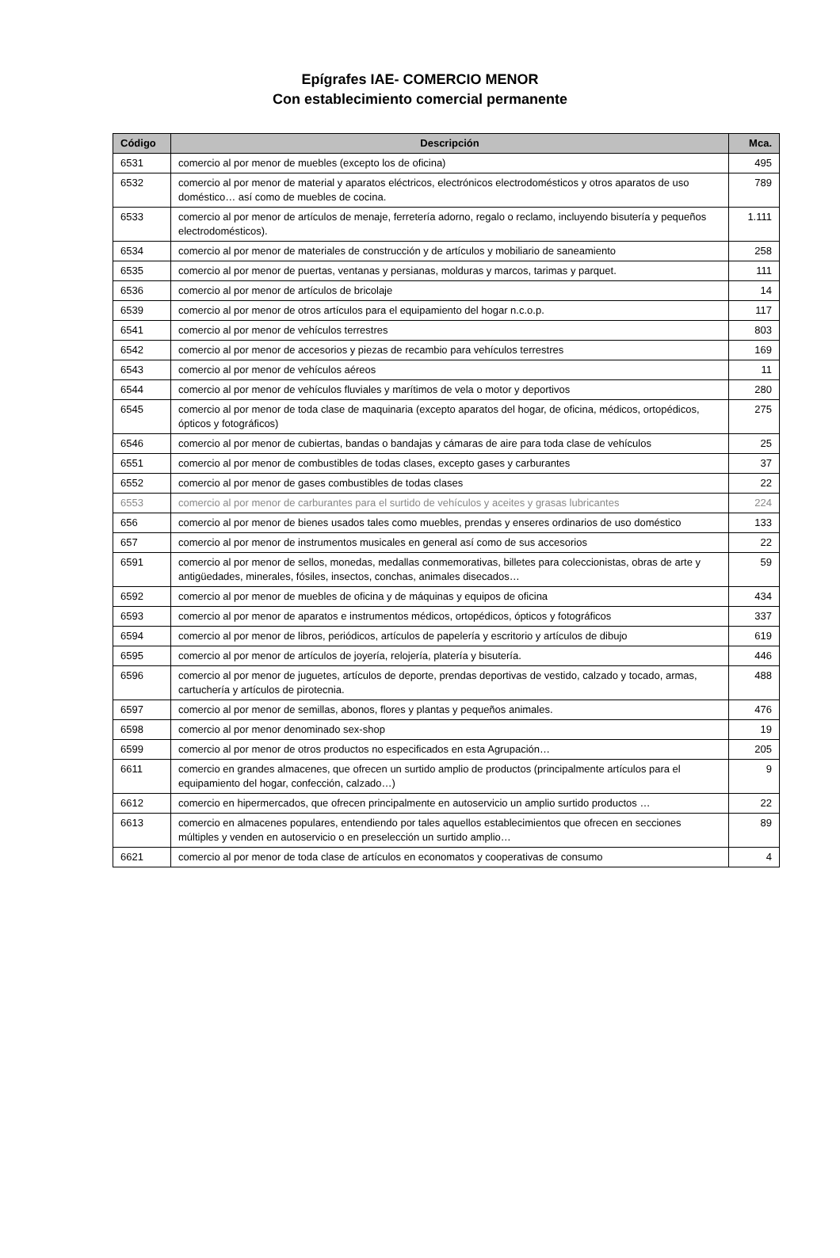Epígrafes IAE- COMERCIO MENOR
Con establecimiento comercial permanente
| Código | Descripción | Mca. |
| --- | --- | --- |
| 6531 | comercio al por menor de muebles (excepto los de oficina) | 495 |
| 6532 | comercio al por menor de material y aparatos eléctricos, electrónicos electrodomésticos y otros aparatos de uso doméstico… así como de muebles de cocina. | 789 |
| 6533 | comercio al por menor de artículos de menaje, ferretería adorno, regalo o reclamo, incluyendo bisutería y pequeños electrodomésticos). | 1.111 |
| 6534 | comercio al por menor de materiales de construcción y de artículos y mobiliario de saneamiento | 258 |
| 6535 | comercio al por menor de puertas, ventanas y persianas, molduras y marcos, tarimas y parquet. | 111 |
| 6536 | comercio al por menor de artículos de bricolaje | 14 |
| 6539 | comercio al por menor de otros artículos para el equipamiento del hogar n.c.o.p. | 117 |
| 6541 | comercio al por menor de vehículos terrestres | 803 |
| 6542 | comercio al por menor de accesorios y piezas de recambio para vehículos terrestres | 169 |
| 6543 | comercio al por menor de vehículos aéreos | 11 |
| 6544 | comercio al por menor de vehículos fluviales y marítimos de vela o motor y deportivos | 280 |
| 6545 | comercio al por menor de toda clase de maquinaria (excepto aparatos del hogar, de oficina, médicos, ortopédicos, ópticos y fotográficos) | 275 |
| 6546 | comercio al por menor de cubiertas, bandas o bandajas y cámaras de aire para toda clase de vehículos | 25 |
| 6551 | comercio al por menor de combustibles de todas clases, excepto gases y carburantes | 37 |
| 6552 | comercio al por menor de gases combustibles de todas clases | 22 |
| 6553 | comercio al por menor de carburantes para el surtido de vehículos y aceites y grasas lubricantes | 224 |
| 656 | comercio al por menor de bienes usados tales como muebles, prendas y enseres ordinarios de uso doméstico | 133 |
| 657 | comercio al por menor de instrumentos musicales en general así como de sus accesorios | 22 |
| 6591 | comercio al por menor de sellos, monedas, medallas conmemorativas, billetes para coleccionistas, obras de arte y antigüedades, minerales, fósiles, insectos, conchas, animales disecados… | 59 |
| 6592 | comercio al por menor de muebles de oficina y de máquinas y equipos de oficina | 434 |
| 6593 | comercio al por menor de aparatos e instrumentos médicos, ortopédicos, ópticos y fotográficos | 337 |
| 6594 | comercio al por menor de libros, periódicos, artículos de papelería y escritorio y artículos de dibujo | 619 |
| 6595 | comercio al por menor de artículos de joyería, relojería, platería y bisutería. | 446 |
| 6596 | comercio al por menor de juguetes, artículos de deporte, prendas deportivas de vestido, calzado y tocado, armas, cartuchería y artículos de pirotecnia. | 488 |
| 6597 | comercio al por menor de semillas, abonos, flores y plantas y pequeños animales. | 476 |
| 6598 | comercio al por menor denominado sex-shop | 19 |
| 6599 | comercio al por menor de otros productos no especificados en esta Agrupación… | 205 |
| 6611 | comercio en grandes almacenes, que ofrecen un surtido amplio de productos (principalmente artículos para el equipamiento del hogar, confección, calzado…) | 9 |
| 6612 | comercio en hipermercados, que ofrecen principalmente en autoservicio un amplio surtido productos … | 22 |
| 6613 | comercio en almacenes populares, entendiendo por tales aquellos establecimientos que ofrecen en secciones múltiples y venden en autoservicio o en preselección un surtido amplio… | 89 |
| 6621 | comercio al por menor de toda clase de artículos en economatos y cooperativas de consumo | 4 |